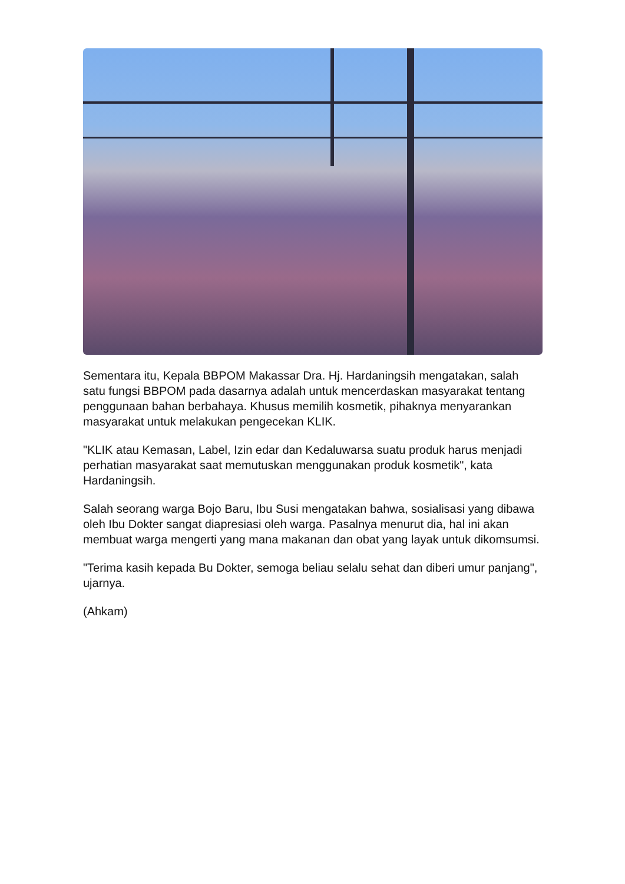Sementara itu, Kepala BBPOM Makassar Dra. Hj. Hardaningsih mengatakan, salah satu fungsi BBPOM pada dasarnya adalah untuk mencerdaskan masyarakat tentang penggunaan bahan berbahaya. Khusus memilih kosmetik, pihaknya menyarankan masyarakat untuk melakukan pengecekan KLIK.
"KLIK atau Kemasan, Label, Izin edar dan Kedaluwarsa suatu produk harus menjadi perhatian masyarakat saat memutuskan menggunakan produk kosmetik", kata Hardaningsih.
Salah seorang warga Bojo Baru, Ibu Susi mengatakan bahwa, sosialisasi yang dibawa oleh Ibu Dokter sangat diapresiasi oleh warga. Pasalnya menurut dia, hal ini akan membuat warga mengerti yang mana makanan dan obat yang layak untuk dikomsumsi.
"Terima kasih kepada Bu Dokter, semoga beliau selalu sehat dan diberi umur panjang", ujarnya.
(Ahkam)